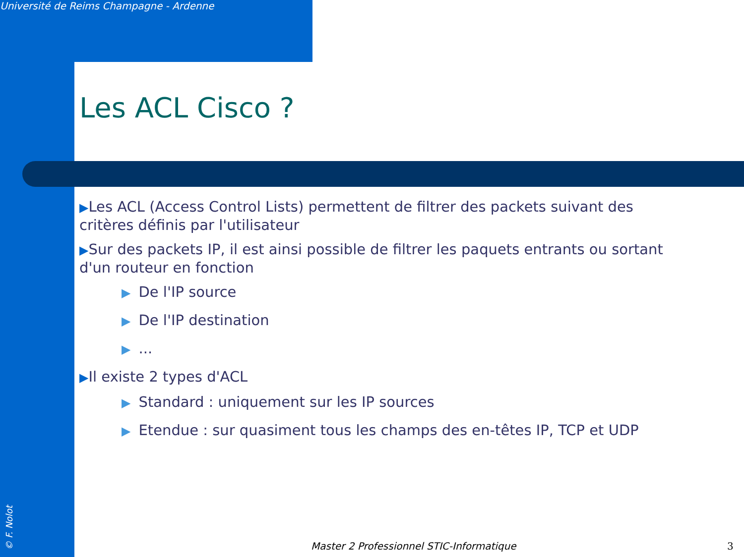Université de Reims Champagne - Ardenne
Les ACL Cisco ?
▶Les ACL (Access Control Lists) permettent de filtrer des packets suivant des critères définis par l'utilisateur
▶Sur des packets IP, il est ainsi possible de filtrer les paquets entrants ou sortant d'un routeur en fonction
▶ De l'IP source
▶ De l'IP destination
▶...
▶Il existe 2 types d'ACL
▶ Standard : uniquement sur les IP sources
▶ Etendue : sur quasiment tous les champs des en-têtes IP, TCP et UDP
© F. Nolot
Master 2 Professionnel STIC-Informatique
3